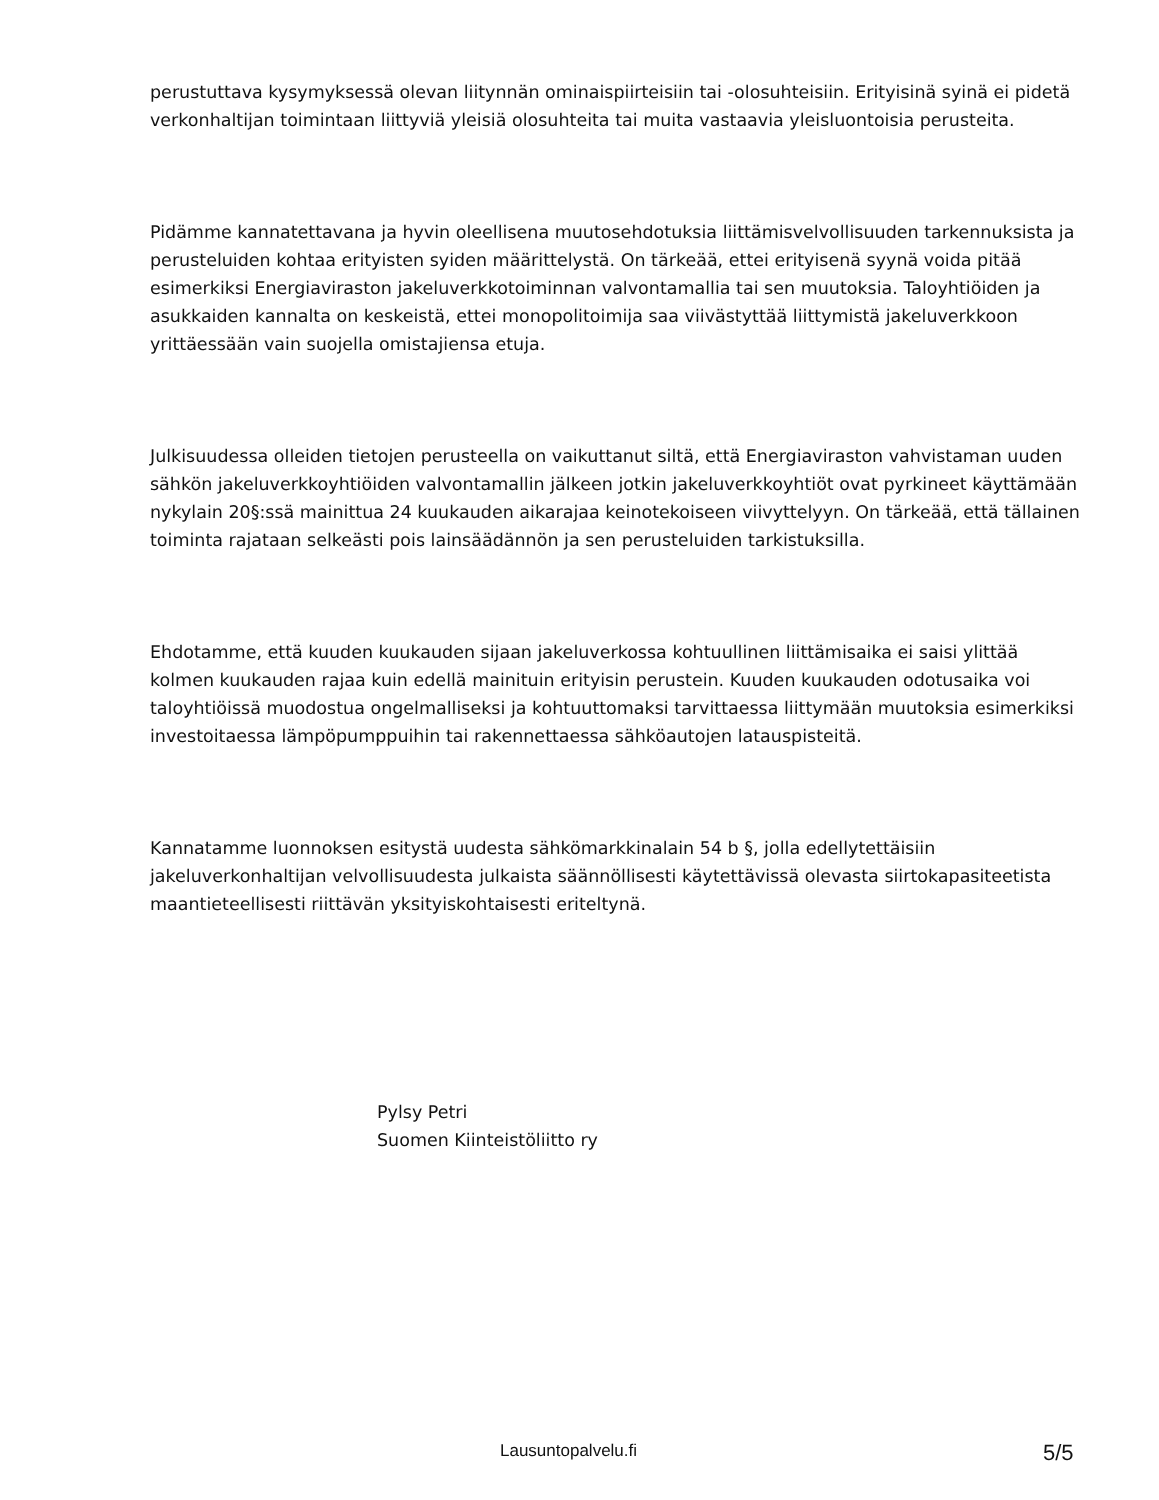perustuttava kysymyksessä olevan liitynnän ominaispiirteisiin tai -olosuhteisiin. Erityisinä syinä ei pidetä verkonhaltijan toimintaan liittyviä yleisiä olosuhteita tai muita vastaavia yleisluontoisia perusteita.
Pidämme kannatettavana ja hyvin oleellisena muutosehdotuksia liittämisvelvollisuuden tarkennuksista ja perusteluiden kohtaa erityisten syiden määrittelystä. On tärkeää, ettei erityisenä syynä voida pitää esimerkiksi Energiaviraston jakeluverkkotoiminnan valvontamallia tai sen muutoksia. Taloyhtiöiden ja asukkaiden kannalta on keskeistä, ettei monopolitoimija saa viivästyttää liittymistä jakeluverkkoon yrittäessään vain suojella omistajiensa etuja.
Julkisuudessa olleiden tietojen perusteella on vaikuttanut siltä, että Energiaviraston vahvistaman uuden sähkön jakeluverkkoyhtiöiden valvontamallin jälkeen jotkin jakeluverkkoyhtiöt ovat pyrkineet käyttämään nykylain 20§:ssä mainittua 24 kuukauden aikarajaa keinotekoiseen viivyttelyyn. On tärkeää, että tällainen toiminta rajataan selkeästi pois lainsäädännön ja sen perusteluiden tarkistuksilla.
Ehdotamme, että kuuden kuukauden sijaan jakeluverkossa kohtuullinen liittämisaika ei saisi ylittää kolmen kuukauden rajaa kuin edellä mainituin erityisin perustein. Kuuden kuukauden odotusaika voi taloyhtiöissä muodostua ongelmalliseksi ja kohtuuttomaksi tarvittaessa liittymään muutoksia esimerkiksi investoitaessa lämpöpumppuihin tai rakennettaessa sähköautojen latauspisteitä.
Kannatamme luonnoksen esitystä uudesta sähkömarkkinalain 54 b §, jolla edellytettäisiin jakeluverkonhaltijan velvollisuudesta julkaista säännöllisesti käytettävissä olevasta siirtokapasiteetista maantieteellisesti riittävän yksityiskohtaisesti eriteltynä.
Pylsy Petri
Suomen Kiinteistöliitto ry
Lausuntopalvelu.fi 5/5